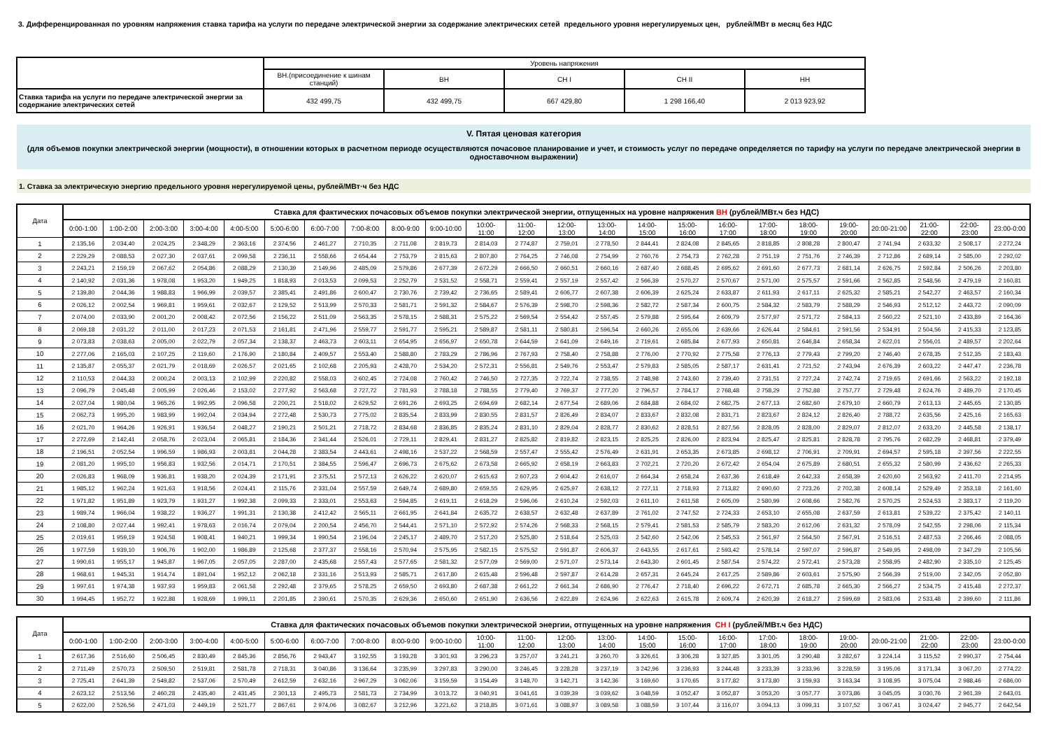3. Дифференцированная по уровням напряжения ставка тарифа на услуги по передаче электрической энергии за содержание электрических сетей предельного уровня нерегулируемых цен, рублей/МВт в месяц без НДС
| | Уровень напряжения | | | | |
| | ВН.(присоединение к шинам станций) | ВН | СН I | СН II | НН |
| Ставка тарифа на услуги по передаче электрической энергии за содержание электрических сетей | 432 499,75 | 432 499,75 | 667 429,80 | 1 298 166,40 | 2 013 923,92 |
V. Пятая ценовая категория
(для объемов покупки электрической энергии (мощности), в отношении которых в расчетном периоде осуществляются почасовое планирование и учет, и стоимость услуг по передаче определяется по тарифу на услуги по передаче электрической энергии в одноставочном выражении)
1. Ставка за электрическую энергию предельного уровня нерегулируемой цены, рублей/МВт·ч без НДС
| Дата | Ставка для фактических почасовых объемов покупки электрической энергии, отпущенных на уровне напряжения ВН (рублей/МВт.ч без НДС) | | | | | | | | | | | | | | | | | | | | | | | |
| --- | --- | --- | --- | --- | --- | --- | --- | --- | --- | --- | --- | --- | --- | --- | --- | --- | --- | --- | --- | --- | --- | --- | --- | --- |
| | 0:00-1:00 | 1:00-2:00 | 2:00-3:00 | 3:00-4:00 | 4:00-5:00 | 5:00-6:00 | 6:00-7:00 | 7:00-8:00 | 8:00-9:00 | 9:00-10:00 | 10:00- 11:00 | 11:00- 12:00 | 12:00- 13:00 | 13:00- 14:00 | 14:00- 15:00 | 15:00- 16:00 | 16:00- 17:00 | 17:00- 18:00 | 18:00- 19:00 | 19:00- 20:00 | 20:00-21:00 | 21:00- 22:00 | 22:00- 23:00 | 23:00-0:00 |
| 1 | 2 135,16 | 2 034,40 | 2 024,25 | 2 348,29 | 2 363,16 | 2 374,56 | 2 461,27 | 2 710,35 | 2 711,08 | 2 819,73 | 2 814,03 | 2 774,87 | 2 759,01 | 2 778,50 | 2 844,41 | 2 824,08 | 2 845,65 | 2 818,85 | 2 808,28 | 2 800,47 | 2 741,94 | 2 633,32 | 2 508,17 | 2 272,24 |
| 2 | 2 229,29 | 2 088,53 | 2 027,30 | 2 037,61 | 2 099,58 | 2 236,11 | 2 558,66 | 2 654,44 | 2 753,79 | 2 815,63 | 2 807,80 | 2 764,25 | 2 746,08 | 2 754,99 | 2 760,76 | 2 754,73 | 2 762,28 | 2 751,19 | 2 751,76 | 2 746,39 | 2 712,86 | 2 689,14 | 2 585,00 | 2 292,02 |
| 3 | 2 243,21 | 2 159,19 | 2 067,62 | 2 054,86 | 2 088,29 | 2 130,39 | 2 149,96 | 2 485,09 | 2 579,86 | 2 677,39 | 2 672,29 | 2 666,50 | 2 660,51 | 2 660,16 | 2 687,40 | 2 688,45 | 2 695,62 | 2 691,60 | 2 677,73 | 2 681,14 | 2 626,75 | 2 592,84 | 2 506,26 | 2 203,80 |
| 4 | 2 140,92 | 2 031,36 | 1 978,08 | 1 953,20 | 1 949,25 | 1 818,93 | 2 013,53 | 2 099,53 | 2 252,79 | 2 531,52 | 2 558,71 | 2 559,41 | 2 557,19 | 2 557,42 | 2 566,39 | 2 570,27 | 2 570,67 | 2 571,00 | 2 575,57 | 2 591,66 | 2 562,85 | 2 548,56 | 2 479,19 | 2 160,81 |
| 5 | 2 139,80 | 2 044,36 | 1 988,83 | 1 966,99 | 2 039,57 | 2 385,41 | 2 491,86 | 2 600,47 | 2 730,76 | 2 739,42 | 2 736,65 | 2 589,41 | 2 606,77 | 2 607,38 | 2 606,39 | 2 625,24 | 2 633,87 | 2 611,93 | 2 617,11 | 2 625,32 | 2 585,21 | 2 542,27 | 2 463,57 | 2 160,34 |
| 6 | 2 026,12 | 2 002,54 | 1 969,81 | 1 959,61 | 2 032,67 | 2 129,52 | 2 513,99 | 2 570,33 | 2 581,71 | 2 591,32 | 2 584,67 | 2 576,39 | 2 598,70 | 2 598,36 | 2 582,72 | 2 587,34 | 2 600,75 | 2 584,32 | 2 583,79 | 2 588,29 | 2 546,93 | 2 512,12 | 2 443,72 | 2 090,09 |
| 7 | 2 074,00 | 2 033,90 | 2 001,20 | 2 008,42 | 2 072,56 | 2 156,22 | 2 511,09 | 2 563,35 | 2 578,15 | 2 588,31 | 2 575,22 | 2 569,54 | 2 554,42 | 2 557,45 | 2 579,88 | 2 595,64 | 2 609,79 | 2 577,97 | 2 571,72 | 2 584,13 | 2 560,22 | 2 521,10 | 2 433,89 | 2 164,36 |
| 8 | 2 069,18 | 2 031,22 | 2 011,00 | 2 017,23 | 2 071,53 | 2 161,81 | 2 471,96 | 2 559,77 | 2 591,77 | 2 595,21 | 2 589,87 | 2 581,11 | 2 580,81 | 2 596,54 | 2 660,26 | 2 655,06 | 2 639,66 | 2 626,44 | 2 584,61 | 2 591,56 | 2 534,91 | 2 504,56 | 2 415,33 | 2 123,85 |
| 9 | 2 073,83 | 2 038,63 | 2 005,00 | 2 022,79 | 2 057,34 | 2 138,37 | 2 463,73 | 2 603,11 | 2 654,95 | 2 656,97 | 2 650,78 | 2 644,59 | 2 641,09 | 2 649,16 | 2 719,61 | 2 685,84 | 2 677,93 | 2 650,81 | 2 646,84 | 2 658,34 | 2 622,01 | 2 556,01 | 2 489,57 | 2 202,64 |
| 10 | 2 277,06 | 2 165,03 | 2 107,25 | 2 119,60 | 2 176,90 | 2 180,84 | 2 409,57 | 2 553,40 | 2 588,80 | 2 783,29 | 2 786,96 | 2 767,93 | 2 758,40 | 2 758,88 | 2 776,00 | 2 770,92 | 2 775,58 | 2 776,13 | 2 779,43 | 2 799,20 | 2 746,40 | 2 678,35 | 2 512,35 | 2 183,43 |
| 11 | 2 135,87 | 2 055,37 | 2 021,79 | 2 018,69 | 2 026,57 | 2 021,65 | 2 102,68 | 2 205,93 | 2 428,70 | 2 534,20 | 2 572,31 | 2 556,81 | 2 549,76 | 2 553,47 | 2 579,83 | 2 585,05 | 2 587,17 | 2 631,41 | 2 721,52 | 2 743,94 | 2 676,39 | 2 603,22 | 2 447,47 | 2 236,78 |
| 12 | 2 110,53 | 2 044,33 | 2 000,24 | 2 003,13 | 2 102,99 | 2 220,82 | 2 558,03 | 2 602,45 | 2 724,08 | 2 760,42 | 2 746,50 | 2 727,35 | 2 722,74 | 2 738,55 | 2 748,98 | 2 743,60 | 2 739,40 | 2 731,51 | 2 727,24 | 2 742,74 | 2 719,65 | 2 691,66 | 2 563,22 | 2 192,18 |
| 13 | 2 096,79 | 2 045,48 | 2 005,99 | 2 026,46 | 2 153,02 | 2 277,92 | 2 563,68 | 2 727,72 | 2 781,93 | 2 788,18 | 2 788,55 | 2 779,40 | 2 769,37 | 2 777,20 | 2 796,57 | 2 784,17 | 2 768,48 | 2 758,29 | 2 752,88 | 2 757,77 | 2 729,48 | 2 624,76 | 2 489,70 | 2 170,45 |
| 14 | 2 027,04 | 1 980,04 | 1 965,26 | 1 992,95 | 2 096,58 | 2 200,21 | 2 518,02 | 2 629,52 | 2 691,26 | 2 693,25 | 2 694,69 | 2 682,14 | 2 677,54 | 2 689,06 | 2 684,88 | 2 684,02 | 2 682,75 | 2 677,13 | 2 682,60 | 2 679,10 | 2 660,79 | 2 613,13 | 2 445,65 | 2 130,85 |
| 15 | 2 062,73 | 1 995,20 | 1 983,99 | 1 992,04 | 2 034,94 | 2 272,48 | 2 530,73 | 2 775,02 | 2 835,54 | 2 833,99 | 2 830,55 | 2 831,57 | 2 826,49 | 2 834,07 | 2 833,67 | 2 832,08 | 2 831,71 | 2 823,67 | 2 824,12 | 2 826,40 | 2 788,72 | 2 635,56 | 2 425,16 | 2 165,63 |
| 16 | 2 021,70 | 1 964,26 | 1 926,91 | 1 936,54 | 2 048,27 | 2 190,21 | 2 501,21 | 2 718,72 | 2 834,68 | 2 836,85 | 2 835,24 | 2 831,10 | 2 829,04 | 2 828,77 | 2 830,62 | 2 828,51 | 2 827,56 | 2 828,05 | 2 828,00 | 2 829,07 | 2 812,07 | 2 633,20 | 2 445,58 | 2 138,17 |
| 17 | 2 272,69 | 2 142,41 | 2 058,76 | 2 023,04 | 2 065,81 | 2 184,36 | 2 341,44 | 2 526,01 | 2 729,11 | 2 829,41 | 2 831,27 | 2 825,82 | 2 819,82 | 2 823,15 | 2 825,25 | 2 826,00 | 2 823,94 | 2 825,47 | 2 825,81 | 2 828,78 | 2 795,76 | 2 682,29 | 2 468,81 | 2 379,49 |
| 18 | 2 196,51 | 2 052,54 | 1 996,59 | 1 986,93 | 2 003,81 | 2 044,28 | 2 383,54 | 2 443,61 | 2 498,16 | 2 537,22 | 2 568,59 | 2 557,47 | 2 555,42 | 2 576,49 | 2 631,91 | 2 653,35 | 2 673,85 | 2 698,12 | 2 706,91 | 2 709,91 | 2 694,57 | 2 595,18 | 2 397,56 | 2 222,55 |
| 19 | 2 081,20 | 1 995,10 | 1 956,83 | 1 932,56 | 2 014,71 | 2 170,51 | 2 384,55 | 2 596,47 | 2 696,73 | 2 675,62 | 2 673,58 | 2 665,92 | 2 658,19 | 2 663,83 | 2 702,21 | 2 720,20 | 2 672,42 | 2 654,04 | 2 675,89 | 2 680,51 | 2 655,32 | 2 580,99 | 2 436,62 | 2 265,33 |
| 20 | 2 026,83 | 1 968,09 | 1 936,81 | 1 938,20 | 2 024,39 | 2 171,91 | 2 375,51 | 2 572,13 | 2 626,22 | 2 620,07 | 2 615,63 | 2 607,23 | 2 604,42 | 2 616,07 | 2 664,34 | 2 658,24 | 2 637,36 | 2 618,49 | 2 642,33 | 2 658,39 | 2 620,60 | 2 563,92 | 2 411,70 | 2 214,95 |
| 21 | 1 985,12 | 1 962,24 | 1 921,63 | 1 918,56 | 2 024,41 | 2 115,76 | 2 331,04 | 2 557,59 | 2 649,74 | 2 689,80 | 2 659,55 | 2 629,95 | 2 625,97 | 2 638,12 | 2 727,11 | 2 718,93 | 2 713,82 | 2 690,60 | 2 723,26 | 2 702,38 | 2 608,14 | 2 529,49 | 2 353,18 | 2 161,60 |
| 22 | 1 971,82 | 1 951,89 | 1 923,79 | 1 931,27 | 1 992,38 | 2 099,33 | 2 333,01 | 2 553,63 | 2 594,85 | 2 619,11 | 2 618,29 | 2 596,06 | 2 610,24 | 2 592,03 | 2 611,10 | 2 611,58 | 2 605,09 | 2 580,99 | 2 608,66 | 2 582,76 | 2 570,25 | 2 524,53 | 2 383,17 | 2 119,20 |
| 23 | 1 989,74 | 1 966,04 | 1 938,22 | 1 936,27 | 1 991,31 | 2 130,38 | 2 412,42 | 2 565,11 | 2 661,95 | 2 641,84 | 2 635,72 | 2 638,57 | 2 632,48 | 2 637,89 | 2 761,02 | 2 747,52 | 2 724,33 | 2 653,10 | 2 655,08 | 2 637,59 | 2 613,81 | 2 539,22 | 2 375,42 | 2 140,11 |
| 24 | 2 108,80 | 2 027,44 | 1 992,41 | 1 978,63 | 2 016,74 | 2 079,04 | 2 200,54 | 2 456,70 | 2 544,41 | 2 571,10 | 2 572,92 | 2 574,26 | 2 568,33 | 2 568,15 | 2 579,41 | 2 581,53 | 2 585,79 | 2 583,20 | 2 612,06 | 2 631,32 | 2 578,09 | 2 542,55 | 2 298,06 | 2 115,34 |
| 25 | 2 019,61 | 1 959,19 | 1 924,58 | 1 908,41 | 1 940,21 | 1 999,34 | 1 990,54 | 2 196,04 | 2 245,17 | 2 489,70 | 2 517,20 | 2 525,80 | 2 518,64 | 2 525,03 | 2 542,60 | 2 542,06 | 2 545,53 | 2 561,97 | 2 564,50 | 2 567,91 | 2 516,51 | 2 487,53 | 2 266,46 | 2 088,05 |
| 26 | 1 977,59 | 1 939,10 | 1 906,76 | 1 902,00 | 1 986,89 | 2 125,68 | 2 377,37 | 2 558,16 | 2 570,94 | 2 575,95 | 2 582,15 | 2 575,52 | 2 591,87 | 2 606,37 | 2 643,55 | 2 617,61 | 2 593,42 | 2 578,14 | 2 597,07 | 2 596,87 | 2 549,95 | 2 498,09 | 2 347,29 | 2 105,56 |
| 27 | 1 990,61 | 1 955,17 | 1 945,87 | 1 967,05 | 2 057,05 | 2 287,00 | 2 435,68 | 2 557,43 | 2 577,65 | 2 581,32 | 2 577,09 | 2 569,00 | 2 571,07 | 2 573,14 | 2 643,30 | 2 601,45 | 2 587,54 | 2 574,22 | 2 572,41 | 2 573,28 | 2 558,95 | 2 482,90 | 2 335,10 | 2 125,45 |
| 28 | 1 968,61 | 1 945,31 | 1 914,74 | 1 891,04 | 1 952,12 | 2 062,18 | 2 331,16 | 2 513,93 | 2 585,71 | 2 617,80 | 2 615,48 | 2 596,48 | 2 597,87 | 2 614,28 | 2 657,31 | 2 645,24 | 2 617,25 | 2 589,86 | 2 603,61 | 2 575,90 | 2 566,39 | 2 519,00 | 2 342,05 | 2 052,80 |
| 29 | 1 997,61 | 1 974,38 | 1 937,93 | 1 959,83 | 2 061,58 | 2 292,48 | 2 379,65 | 2 578,25 | 2 659,50 | 2 693,80 | 2 687,38 | 2 661,22 | 2 661,34 | 2 686,90 | 2 776,47 | 2 718,40 | 2 696,22 | 2 672,71 | 2 685,78 | 2 665,30 | 2 566,27 | 2 534,75 | 2 415,48 | 2 272,37 |
| 30 | 1 994,45 | 1 952,72 | 1 922,88 | 1 928,69 | 1 999,11 | 2 201,85 | 2 390,61 | 2 570,35 | 2 629,36 | 2 650,60 | 2 651,90 | 2 636,56 | 2 622,89 | 2 624,96 | 2 622,63 | 2 615,78 | 2 609,74 | 2 620,39 | 2 618,27 | 2 599,69 | 2 583,06 | 2 533,48 | 2 399,60 | 2 111,86 |
| Дата | Ставка для фактических почасовых объемов покупки электрической энергии, отпущенных на уровне напряжения СН I (рублей/МВт.ч без НДС) | | | | | | | | | | | | | | | | | | | | | | | |
| --- | --- | --- | --- | --- | --- | --- | --- | --- | --- | --- | --- | --- | --- | --- | --- | --- | --- | --- | --- | --- | --- | --- | --- | --- |
| | 0:00-1:00 | 1:00-2:00 | 2:00-3:00 | 3:00-4:00 | 4:00-5:00 | 5:00-6:00 | 6:00-7:00 | 7:00-8:00 | 8:00-9:00 | 9:00-10:00 | 10:00- 11:00 | 11:00- 12:00 | 12:00- 13:00 | 13:00- 14:00 | 14:00- 15:00 | 15:00- 16:00 | 16:00- 17:00 | 17:00- 18:00 | 18:00- 19:00 | 19:00- 20:00 | 20:00-21:00 | 21:00- 22:00 | 22:00- 23:00 | 23:00-0:00 |
| 1 | 2 617,36 | 2 516,60 | 2 506,45 | 2 830,49 | 2 845,36 | 2 856,76 | 2 943,47 | 3 192,55 | 3 193,28 | 3 301,93 | 3 296,23 | 3 257,07 | 3 241,21 | 3 260,70 | 3 326,61 | 3 306,28 | 3 327,85 | 3 301,05 | 3 290,48 | 3 282,67 | 3 224,14 | 3 115,52 | 2 990,37 | 2 754,44 |
| 2 | 2 711,49 | 2 570,73 | 2 509,50 | 2 519,81 | 2 581,78 | 2 718,31 | 3 040,86 | 3 136,64 | 3 235,99 | 3 297,83 | 3 290,00 | 3 246,45 | 3 228,28 | 3 237,19 | 3 242,96 | 3 236,93 | 3 244,48 | 3 233,39 | 3 233,96 | 3 228,59 | 3 195,06 | 3 171,34 | 3 067,20 | 2 774,22 |
| 3 | 2 725,41 | 2 641,39 | 2 549,82 | 2 537,06 | 2 570,49 | 2 612,59 | 2 632,16 | 2 967,29 | 3 062,06 | 3 159,59 | 3 154,49 | 3 148,70 | 3 142,71 | 3 142,36 | 3 169,60 | 3 170,65 | 3 177,82 | 3 173,80 | 3 159,93 | 3 163,34 | 3 108,95 | 3 075,04 | 2 988,46 | 2 686,00 |
| 4 | 2 623,12 | 2 513,56 | 2 460,28 | 2 435,40 | 2 431,45 | 2 301,13 | 2 495,73 | 2 581,73 | 2 734,99 | 3 013,72 | 3 040,91 | 3 041,61 | 3 039,39 | 3 039,62 | 3 048,59 | 3 052,47 | 3 052,87 | 3 053,20 | 3 057,77 | 3 073,86 | 3 045,05 | 3 030,76 | 2 961,39 | 2 643,01 |
| 5 | 2 622,00 | 2 526,56 | 2 471,03 | 2 449,19 | 2 521,77 | 2 867,61 | 2 974,06 | 3 082,67 | 3 212,96 | 3 221,62 | 3 218,85 | 3 071,61 | 3 088,97 | 3 089,58 | 3 088,59 | 3 107,44 | 3 116,07 | 3 094,13 | 3 099,31 | 3 107,52 | 3 067,41 | 3 024,47 | 2 945,77 | 2 642,54 |